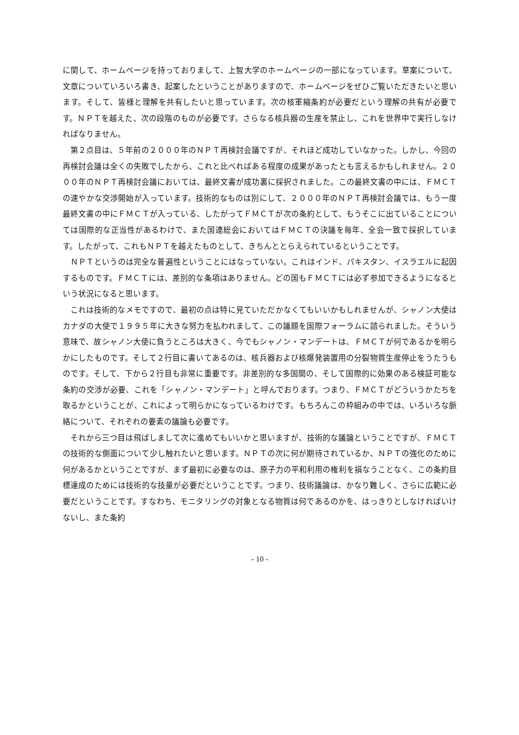に関して、ホームページを持っておりまして、上智大学のホームページの一部になっています。草案について、文章についていろいろ書き、起案したということがありますので、ホームページをぜひご覧いただきたいと思います。そして、皆様と理解を共有したいと思っています。次の核軍縮条約が必要だという理解の共有が必要です。ＮＰＴを越えた、次の段階のものが必要です。さらなる核兵器の生産を禁止し、これを世界中で実行しなければなりません。
第２点目は、５年前の２０００年のＮＰＴ再検討会議ですが、それほど成功していなかった。しかし、今回の再検討会議は全くの失敗でしたから、これと比べればある程度の成果があったとも言えるかもしれません。２０００年のＮＰＴ再検討会議においては、最終文書が成功裏に採択されました。この最終文書の中には、ＦＭＣＴの速やかな交渉開始が入っています。技術的なものは別にして、２０００年のＮＰＴ再検討会議では、もう一度最終文書の中にＦＭＣＴが入っている、したがってＦＭＣＴが次の条約として、もうそこに出ていることについては国際的な正当性があるわけで、また国連総会においてはＦＭＣＴの決議を毎年、全会一致で採択しています。したがって、これもＮＰＴを越えたものとして、きちんととらえられているということです。
ＮＰＴというのは完全な普遍性ということにはなっていない。これはインド、パキスタン、イスラエルに起因するものです。ＦＭＣＴには、差別的な条項はありません。どの国もＦＭＣＴには必ず参加できるようになるという状況になると思います。
これは技術的なメモですので、最初の点は特に見ていただかなくてもいいかもしれませんが、シャノン大使はカナダの大使で１９９５年に大きな努力を払われまして、この議題を国際フォーラムに諮られました。そういう意味で、故シャノン大使に負うところは大きく、今でもシャノン・マンデートは、ＦＭＣＴが何であるかを明らかにしたものです。そして２行目に書いてあるのは、核兵器および核爆発装置用の分裂物質生産停止をうたうものです。そして、下から２行目も非常に重要です。非差別的な多国間の、そして国際的に効果のある検証可能な条約の交渉が必要、これを「シャノン・マンデート」と呼んでおります。つまり、ＦＭＣＴがどういうかたちを取るかということが、これによって明らかになっているわけです。もちろんこの枠組みの中では、いろいろな脈絡について、それぞれの要素の議論も必要です。
それから三つ目は飛ばしまして次に進めてもいいかと思いますが、技術的な議論ということですが、ＦＭＣＴの技術的な側面について少し触れたいと思います。ＮＰＴの次に何が期待されているか、ＮＰＴの強化のために何があるかということですが、まず最初に必要なのは、原子力の平和利用の権利を損なうことなく、この条約目標達成のためには技術的な技量が必要だということです。つまり、技術議論は、かなり難しく、さらに広範に必要だということです。すなわち、モニタリングの対象となる物質は何であるのかを、はっきりとしなければいけないし、また条約
- 10 -